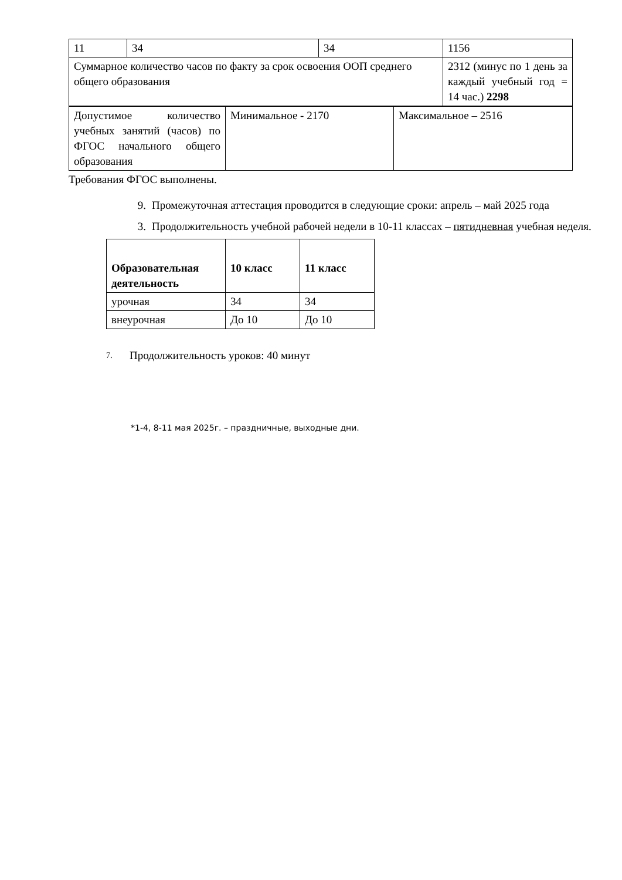| 11 | 34 | 34 | 1156 |
| Суммарное количество часов по факту за срок освоения ООП среднего общего образования | | | 2312 (минус по 1 день за каждый учебный год = 14 час.) 2298 |
| Допустимое количество учебных занятий (часов) по ФГОС начального общего образования | Минимальное - 2170 | Максимальное – 2516 |
Требования ФГОС выполнены.
9. Промежуточная аттестация проводится в следующие сроки: апрель – май 2025 года
3. Продолжительность учебной рабочей недели в 10-11 классах – пятидневная учебная неделя.
| Образовательная деятельность | 10 класс | 11 класс |
| урочная | 34 | 34 |
| внеурочная | До 10 | До 10 |
7. Продолжительность уроков: 40 минут
*1-4, 8-11 мая 2025г. – праздничные, выходные дни.